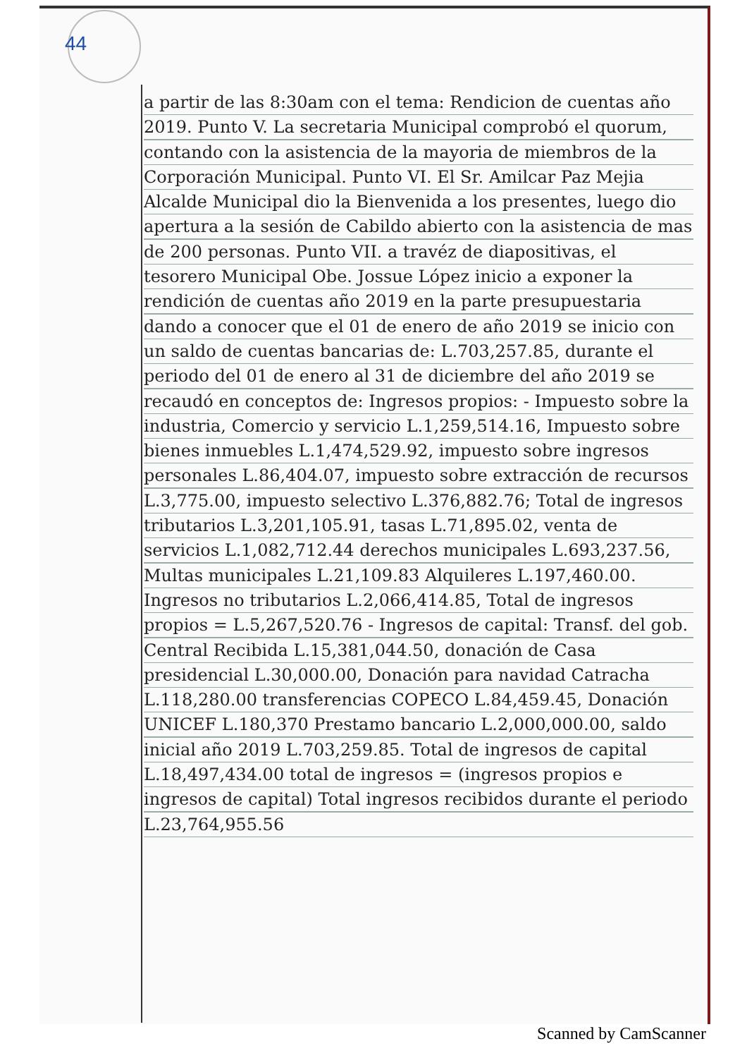44
a partir de las 8:30am con el tema: Rendicion de cuentas año 2019. Punto V. La secretaria Municipal comprobó el quorum, contando con la asistencia de la mayoria de miembros de la Corporación Municipal. Punto VI. El Sr. Amilcar Paz Mejia Alcalde Municipal dio la Bienvenida a los presentes, luego dio apertura a la sesión de Cabildo abierto con la asistencia de mas de 200 personas. Punto VII. a travéz de diapositivas, el tesorero Municipal Obe. Jossue López inicio a exponer la rendición de cuentas año 2019 en la parte presupuestaria dando a conocer que el 01 de enero de año 2019 se inicio con un saldo de cuentas bancarias de: L.703,257.85, durante el periodo del 01 de enero al 31 de diciembre del año 2019 se recaudó en conceptos de: Ingresos propios: - Impuesto sobre la industria, Comercio y servicio L.1,259,514.16, Impuesto sobre bienes inmuebles L.1,474,529.92, impuesto sobre ingresos personales L.86,404.07, impuesto sobre extracción de recursos L.3,775.00, impuesto selectivo L.376,882.76; Total de ingresos tributarios L.3,201,105.91, tasas L.71,895.02, venta de servicios L.1,082,712.44 derechos municipales L.693,237.56, Multas municipales L.21,109.83 Alquileres L.197,460.00. Ingresos no tributarios L.2,066,414.85, Total de ingresos propios = L.5,267,520.76 - Ingresos de capital: Transf. del gob. Central Recibida L.15,381,044.50, donación de Casa presidencial L.30,000.00, Donación para navidad Catracha L.118,280.00 transferencias COPECO L.84,459.45, Donación UNICEF L.180,370 Prestamo bancario L.2,000,000.00, saldo inicial año 2019 L.703,259.85. Total de ingresos de capital L.18,497,434.00 total de ingresos = (ingresos propios e ingresos de capital) Total ingresos recibidos durante el periodo L.23,764,955.56
Scanned by CamScanner